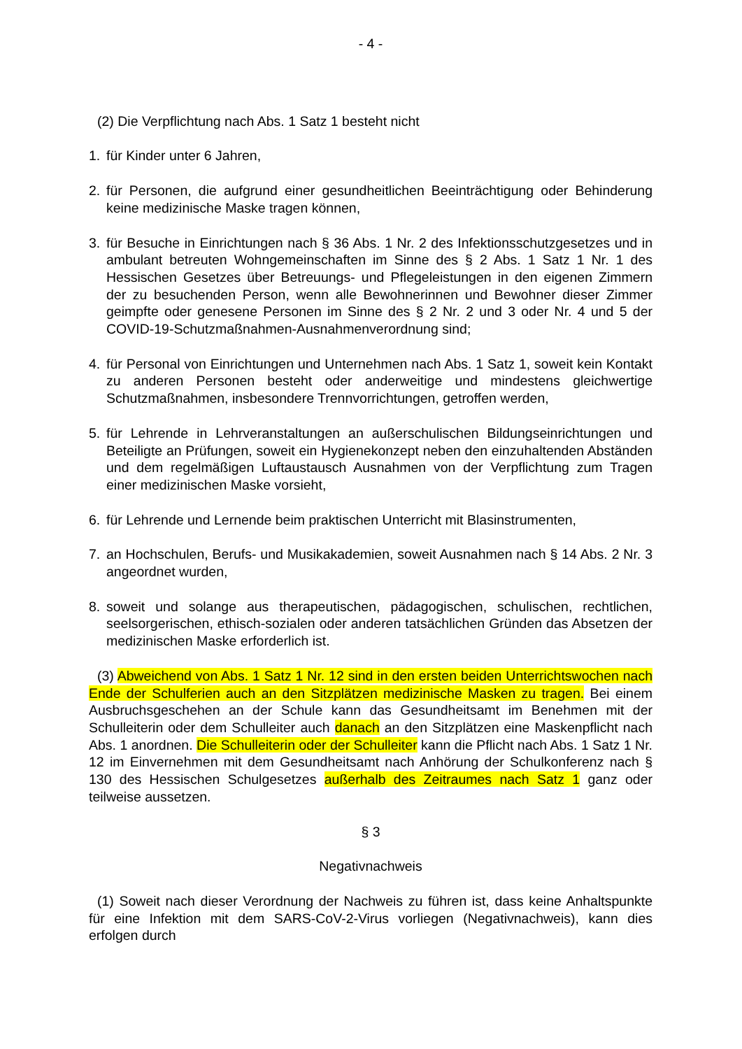- 4 -
(2) Die Verpflichtung nach Abs. 1 Satz 1 besteht nicht
1. für Kinder unter 6 Jahren,
2. für Personen, die aufgrund einer gesundheitlichen Beeinträchtigung oder Behinderung keine medizinische Maske tragen können,
3. für Besuche in Einrichtungen nach § 36 Abs. 1 Nr. 2 des Infektionsschutzgesetzes und in ambulant betreuten Wohngemeinschaften im Sinne des § 2 Abs. 1 Satz 1 Nr. 1 des Hessischen Gesetzes über Betreuungs- und Pflegeleistungen in den eigenen Zimmern der zu besuchenden Person, wenn alle Bewohnerinnen und Bewohner dieser Zimmer geimpfte oder genesene Personen im Sinne des § 2 Nr. 2 und 3 oder Nr. 4 und 5 der COVID-19-Schutzmaßnahmen-Ausnahmenverordnung sind;
4. für Personal von Einrichtungen und Unternehmen nach Abs. 1 Satz 1, soweit kein Kontakt zu anderen Personen besteht oder anderweitige und mindestens gleichwertige Schutzmaßnahmen, insbesondere Trennvorrichtungen, getroffen werden,
5. für Lehrende in Lehrveranstaltungen an außerschulischen Bildungseinrichtungen und Beteiligte an Prüfungen, soweit ein Hygienekonzept neben den einzuhaltenden Abständen und dem regelmäßigen Luftaustausch Ausnahmen von der Verpflichtung zum Tragen einer medizinischen Maske vorsieht,
6. für Lehrende und Lernende beim praktischen Unterricht mit Blasinstrumenten,
7. an Hochschulen, Berufs- und Musikakademien, soweit Ausnahmen nach § 14 Abs. 2 Nr. 3 angeordnet wurden,
8. soweit und solange aus therapeutischen, pädagogischen, schulischen, rechtlichen, seelsorgerischen, ethisch-sozialen oder anderen tatsächlichen Gründen das Absetzen der medizinischen Maske erforderlich ist.
(3) Abweichend von Abs. 1 Satz 1 Nr. 12 sind in den ersten beiden Unterrichtswochen nach Ende der Schulferien auch an den Sitzplätzen medizinische Masken zu tragen. Bei einem Ausbruchsgeschehen an der Schule kann das Gesundheitsamt im Benehmen mit der Schulleiterin oder dem Schulleiter auch danach an den Sitzplätzen eine Maskenpflicht nach Abs. 1 anordnen. Die Schulleiterin oder der Schulleiter kann die Pflicht nach Abs. 1 Satz 1 Nr. 12 im Einvernehmen mit dem Gesundheitsamt nach Anhörung der Schulkonferenz nach § 130 des Hessischen Schulgesetzes außerhalb des Zeitraumes nach Satz 1 ganz oder teilweise aussetzen.
§ 3
Negativnachweis
(1) Soweit nach dieser Verordnung der Nachweis zu führen ist, dass keine Anhaltspunkte für eine Infektion mit dem SARS-CoV-2-Virus vorliegen (Negativnachweis), kann dies erfolgen durch